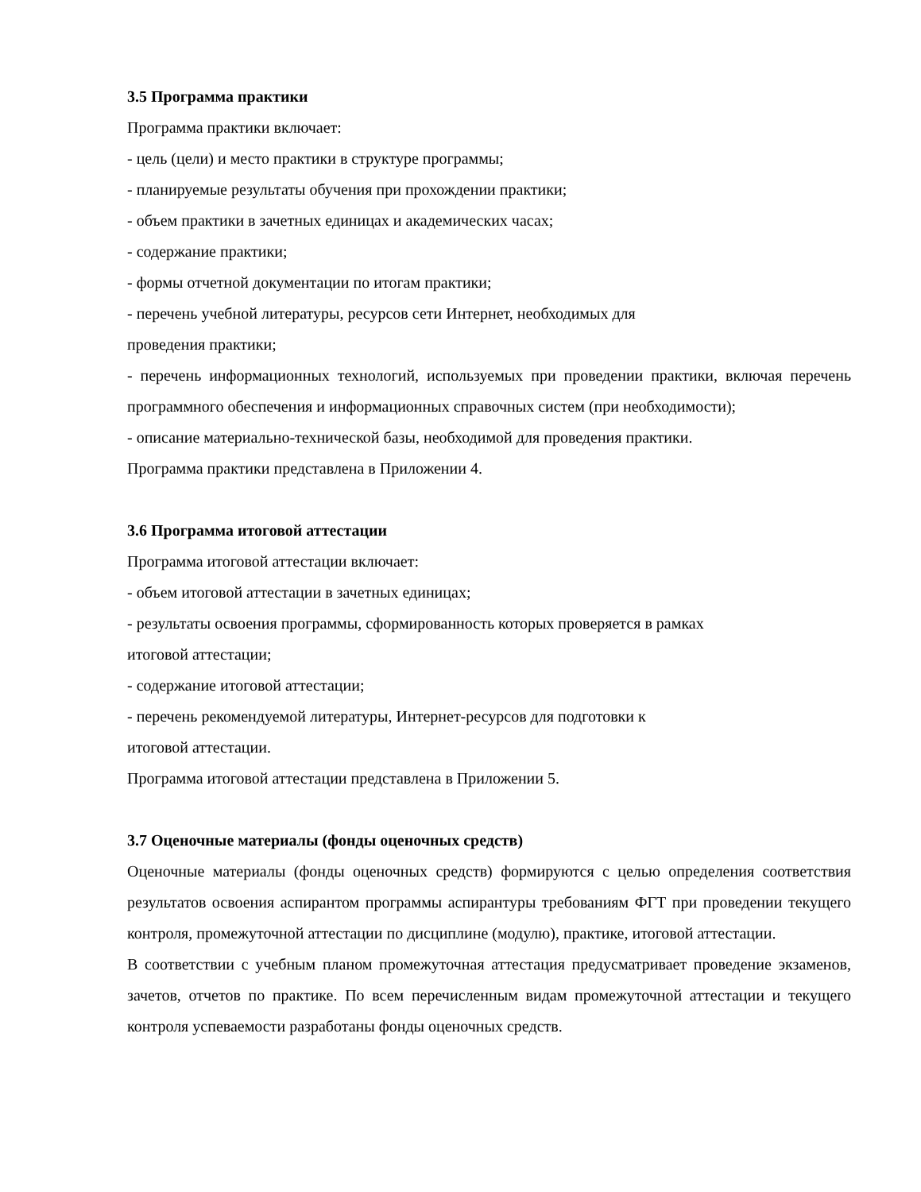3.5 Программа практики
Программа практики включает:
- цель (цели) и место практики в структуре программы;
- планируемые результаты обучения при прохождении практики;
- объем практики в зачетных единицах и академических часах;
- содержание практики;
- формы отчетной документации по итогам практики;
- перечень учебной литературы, ресурсов сети Интернет, необходимых для
проведения практики;
- перечень информационных технологий, используемых при проведении практики, включая перечень программного обеспечения и информационных справочных систем (при необходимости);
- описание материально-технической базы, необходимой для проведения практики.
Программа практики представлена в Приложении 4.
3.6 Программа итоговой аттестации
Программа итоговой аттестации включает:
- объем итоговой аттестации в зачетных единицах;
- результаты освоения программы, сформированность которых проверяется в рамках
итоговой аттестации;
- содержание итоговой аттестации;
- перечень рекомендуемой литературы, Интернет-ресурсов для подготовки к
итоговой аттестации.
Программа итоговой аттестации представлена в Приложении 5.
3.7 Оценочные материалы (фонды оценочных средств)
Оценочные материалы (фонды оценочных средств) формируются с целью определения соответствия результатов освоения аспирантом программы аспирантуры требованиям ФГТ при проведении текущего контроля, промежуточной аттестации по дисциплине (модулю), практике, итоговой аттестации.
В соответствии с учебным планом промежуточная аттестация предусматривает проведение экзаменов, зачетов, отчетов по практике. По всем перечисленным видам промежуточной аттестации и текущего контроля успеваемости разработаны фонды оценочных средств.